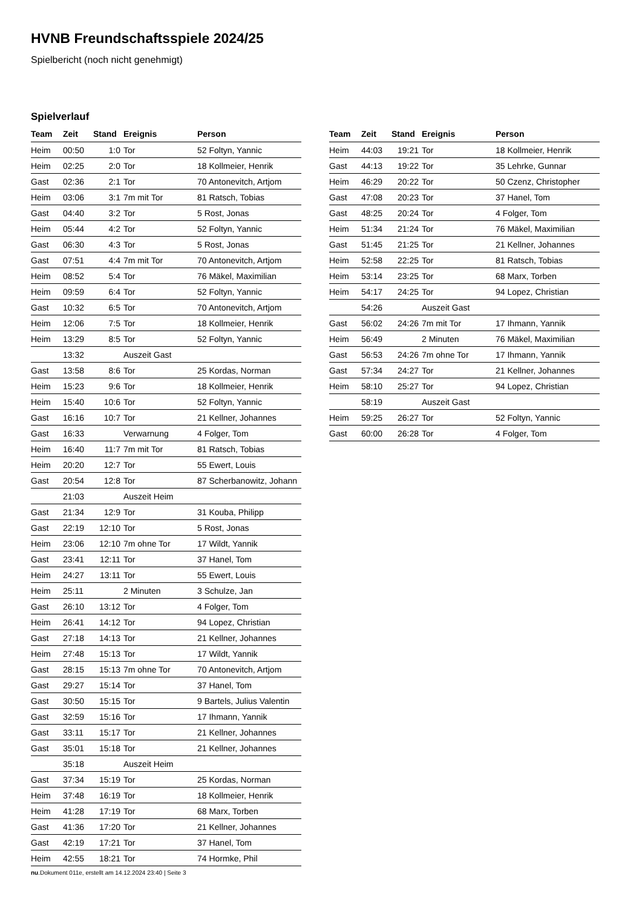HVNB Freundschaftsspiele 2024/25
Spielbericht (noch nicht genehmigt)
Spielverlauf
| Team | Zeit | Stand | Ereignis | Person |
| --- | --- | --- | --- | --- |
| Heim | 00:50 | 1:0 | Tor | 52 Foltyn, Yannic |
| Heim | 02:25 | 2:0 | Tor | 18 Kollmeier, Henrik |
| Gast | 02:36 | 2:1 | Tor | 70 Antonevitch, Artjom |
| Heim | 03:06 | 3:1 | 7m mit Tor | 81 Ratsch, Tobias |
| Gast | 04:40 | 3:2 | Tor | 5 Rost, Jonas |
| Heim | 05:44 | 4:2 | Tor | 52 Foltyn, Yannic |
| Gast | 06:30 | 4:3 | Tor | 5 Rost, Jonas |
| Gast | 07:51 | 4:4 | 7m mit Tor | 70 Antonevitch, Artjom |
| Heim | 08:52 | 5:4 | Tor | 76 Mäkel, Maximilian |
| Heim | 09:59 | 6:4 | Tor | 52 Foltyn, Yannic |
| Gast | 10:32 | 6:5 | Tor | 70 Antonevitch, Artjom |
| Heim | 12:06 | 7:5 | Tor | 18 Kollmeier, Henrik |
| Heim | 13:29 | 8:5 | Tor | 52 Foltyn, Yannic |
| | 13:32 | | Auszeit Gast | |
| Gast | 13:58 | 8:6 | Tor | 25 Kordas, Norman |
| Heim | 15:23 | 9:6 | Tor | 18 Kollmeier, Henrik |
| Heim | 15:40 | 10:6 | Tor | 52 Foltyn, Yannic |
| Gast | 16:16 | 10:7 | Tor | 21 Kellner, Johannes |
| Gast | 16:33 | | Verwarnung | 4 Folger, Tom |
| Heim | 16:40 | 11:7 | 7m mit Tor | 81 Ratsch, Tobias |
| Heim | 20:20 | 12:7 | Tor | 55 Ewert, Louis |
| Gast | 20:54 | 12:8 | Tor | 87 Scherbanowitz, Johann |
| | 21:03 | | Auszeit Heim | |
| Gast | 21:34 | 12:9 | Tor | 31 Kouba, Philipp |
| Gast | 22:19 | 12:10 | Tor | 5 Rost, Jonas |
| Heim | 23:06 | 12:10 | 7m ohne Tor | 17 Wildt, Yannik |
| Gast | 23:41 | 12:11 | Tor | 37 Hanel, Tom |
| Heim | 24:27 | 13:11 | Tor | 55 Ewert, Louis |
| Heim | 25:11 | | 2 Minuten | 3 Schulze, Jan |
| Gast | 26:10 | 13:12 | Tor | 4 Folger, Tom |
| Heim | 26:41 | 14:12 | Tor | 94 Lopez, Christian |
| Gast | 27:18 | 14:13 | Tor | 21 Kellner, Johannes |
| Heim | 27:48 | 15:13 | Tor | 17 Wildt, Yannik |
| Gast | 28:15 | 15:13 | 7m ohne Tor | 70 Antonevitch, Artjom |
| Gast | 29:27 | 15:14 | Tor | 37 Hanel, Tom |
| Gast | 30:50 | 15:15 | Tor | 9 Bartels, Julius Valentin |
| Gast | 32:59 | 15:16 | Tor | 17 Ihmann, Yannik |
| Gast | 33:11 | 15:17 | Tor | 21 Kellner, Johannes |
| Gast | 35:01 | 15:18 | Tor | 21 Kellner, Johannes |
| | 35:18 | | Auszeit Heim | |
| Gast | 37:34 | 15:19 | Tor | 25 Kordas, Norman |
| Heim | 37:48 | 16:19 | Tor | 18 Kollmeier, Henrik |
| Heim | 41:28 | 17:19 | Tor | 68 Marx, Torben |
| Gast | 41:36 | 17:20 | Tor | 21 Kellner, Johannes |
| Gast | 42:19 | 17:21 | Tor | 37 Hanel, Tom |
| Heim | 42:55 | 18:21 | Tor | 74 Hormke, Phil |
| Team | Zeit | Stand | Ereignis | Person |
| --- | --- | --- | --- | --- |
| Heim | 44:03 | 19:21 | Tor | 18 Kollmeier, Henrik |
| Gast | 44:13 | 19:22 | Tor | 35 Lehrke, Gunnar |
| Heim | 46:29 | 20:22 | Tor | 50 Czenz, Christopher |
| Gast | 47:08 | 20:23 | Tor | 37 Hanel, Tom |
| Gast | 48:25 | 20:24 | Tor | 4 Folger, Tom |
| Heim | 51:34 | 21:24 | Tor | 76 Mäkel, Maximilian |
| Gast | 51:45 | 21:25 | Tor | 21 Kellner, Johannes |
| Heim | 52:58 | 22:25 | Tor | 81 Ratsch, Tobias |
| Heim | 53:14 | 23:25 | Tor | 68 Marx, Torben |
| Heim | 54:17 | 24:25 | Tor | 94 Lopez, Christian |
| | 54:26 | | Auszeit Gast | |
| Gast | 56:02 | 24:26 | 7m mit Tor | 17 Ihmann, Yannik |
| Heim | 56:49 | | 2 Minuten | 76 Mäkel, Maximilian |
| Gast | 56:53 | 24:26 | 7m ohne Tor | 17 Ihmann, Yannik |
| Gast | 57:34 | 24:27 | Tor | 21 Kellner, Johannes |
| Heim | 58:10 | 25:27 | Tor | 94 Lopez, Christian |
| | 58:19 | | Auszeit Gast | |
| Heim | 59:25 | 26:27 | Tor | 52 Foltyn, Yannic |
| Gast | 60:00 | 26:28 | Tor | 4 Folger, Tom |
nu.Dokument 011e, erstellt am 14.12.2024 23:40 | Seite 3